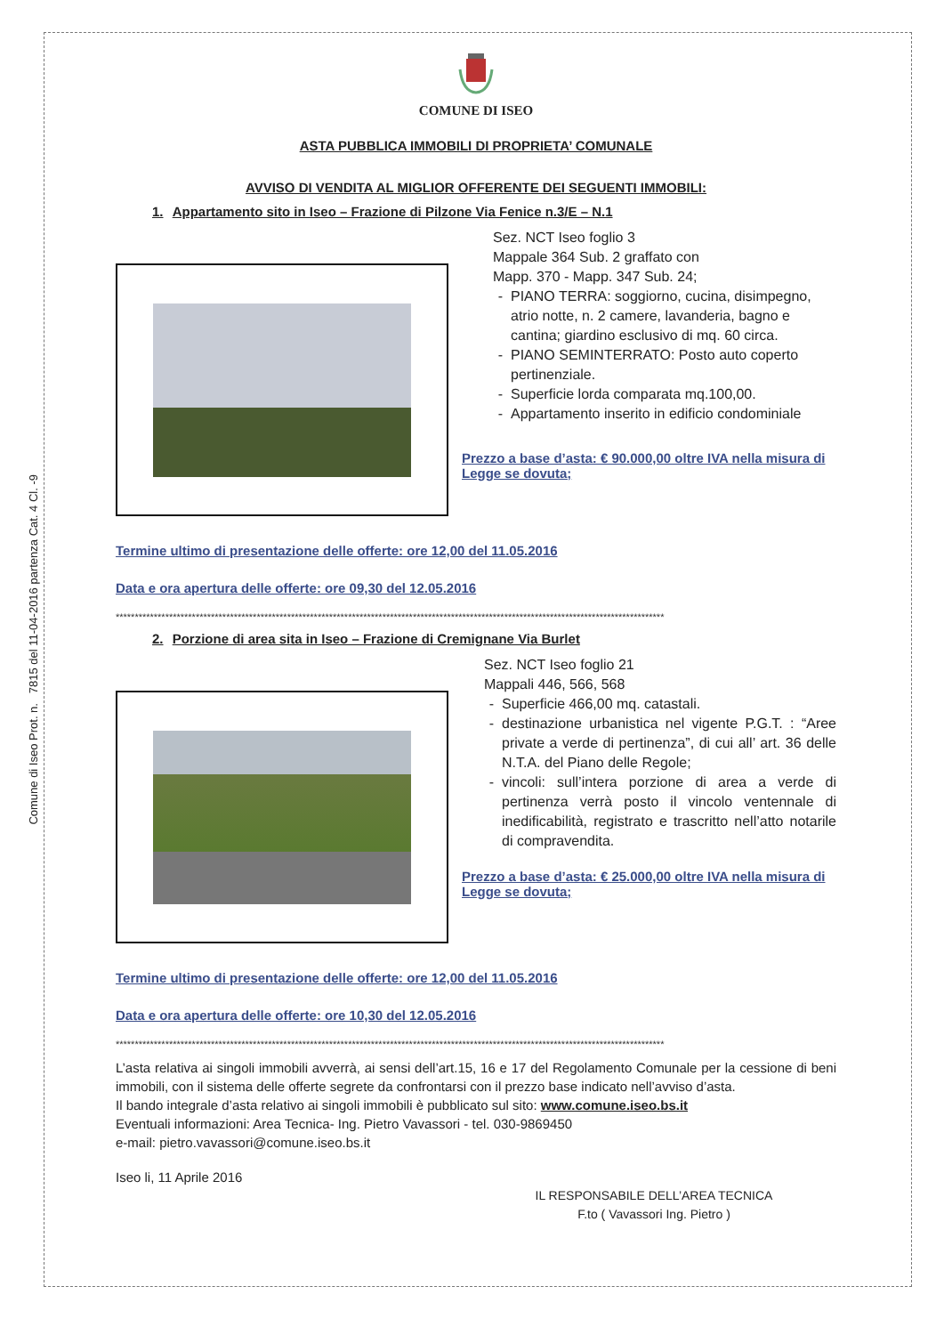Comune di Iseo Prot. n. 7815 del 11-04-2016 partenza Cat. 4 Cl. -9
COMUNE DI ISEO
ASTA PUBBLICA IMMOBILI DI PROPRIETA’ COMUNALE
AVVISO DI VENDITA AL MIGLIOR OFFERENTE DEI SEGUENTI IMMOBILI:
1. Appartamento sito in Iseo – Frazione di Pilzone Via Fenice n.3/E – N.1
Sez. NCT Iseo foglio 3
Mappale 364 Sub. 2 graffato con
Mapp. 370 - Mapp. 347 Sub. 24;
PIANO TERRA: soggiorno, cucina, disimpegno, atrio notte, n. 2 camere, lavanderia, bagno e cantina; giardino esclusivo di mq. 60 circa.
PIANO SEMINTERRATO: Posto auto coperto pertinenziale.
Superficie lorda comparata mq.100,00.
Appartamento inserito in edificio condominiale
Prezzo a base d’asta: € 90.000,00 oltre IVA nella misura di Legge se dovuta;
Termine ultimo di presentazione delle offerte: ore 12,00 del 11.05.2016
Data e ora apertura delle offerte: ore 09,30 del 12.05.2016
************************************************************************************************************************************************
2. Porzione di area sita in Iseo – Frazione di Cremignane Via Burlet
Sez. NCT Iseo foglio 21
Mappali 446, 566, 568
Superficie 466,00 mq. catastali.
destinazione urbanistica nel vigente P.G.T. : “Aree private a verde di pertinenza”, di cui all’ art. 36 delle N.T.A. del Piano delle Regole;
vincoli: sull’intera porzione di area a verde di pertinenza verrà posto il vincolo ventennale di inedificabilità, registrato e trascritto nell’atto notarile di compravendita.
Prezzo a base d’asta: € 25.000,00 oltre IVA nella misura di Legge se dovuta;
Termine ultimo di presentazione delle offerte: ore 12,00 del 11.05.2016
Data e ora apertura delle offerte: ore 10,30 del 12.05.2016
************************************************************************************************************************************************
L’asta relativa ai singoli immobili avverrà, ai sensi dell’art.15, 16 e 17 del Regolamento Comunale per la cessione di beni immobili, con il sistema delle offerte segrete da confrontarsi con il prezzo base indicato nell’avviso d’asta.
Il bando integrale d’asta relativo ai singoli immobili è pubblicato sul sito: www.comune.iseo.bs.it
Eventuali informazioni: Area Tecnica- Ing. Pietro Vavassori - tel. 030-9869450
e-mail: pietro.vavassori@comune.iseo.bs.it
Iseo li, 11 Aprile 2016
IL RESPONSABILE DELL’AREA TECNICA
F.to ( Vavassori Ing. Pietro )